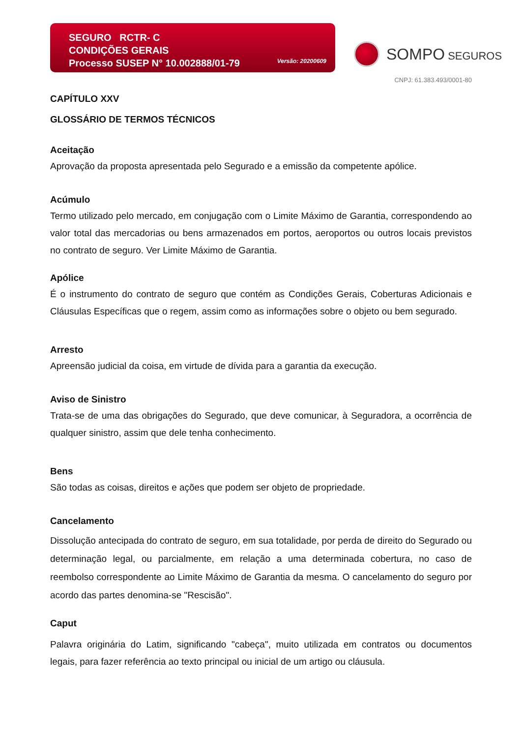SEGURO RCTR- C
CONDIÇÕES GERAIS
Processo SUSEP N° 10.002888/01-79
Versão: 20200609
SOMPO SEGUROS
CNPJ: 61.383.493/0001-80
CAPÍTULO XXV
GLOSSÁRIO DE TERMOS TÉCNICOS
Aceitação
Aprovação da proposta apresentada pelo Segurado e a emissão da competente apólice.
Acúmulo
Termo utilizado pelo mercado, em conjugação com o Limite Máximo de Garantia, correspondendo ao valor total das mercadorias ou bens armazenados em portos, aeroportos ou outros locais previstos no contrato de seguro. Ver Limite Máximo de Garantia.
Apólice
É o instrumento do contrato de seguro que contém as Condições Gerais, Coberturas Adicionais e Cláusulas Específicas que o regem, assim como as informações sobre o objeto ou bem segurado.
Arresto
Apreensão judicial da coisa, em virtude de dívida para a garantia da execução.
Aviso de Sinistro
Trata-se de uma das obrigações do Segurado, que deve comunicar, à Seguradora, a ocorrência de qualquer sinistro, assim que dele tenha conhecimento.
Bens
São todas as coisas, direitos e ações que podem ser objeto de propriedade.
Cancelamento
Dissolução antecipada do contrato de seguro, em sua totalidade, por perda de direito do Segurado ou determinação legal, ou parcialmente, em relação a uma determinada cobertura, no caso de reembolso correspondente ao Limite Máximo de Garantia da mesma. O cancelamento do seguro por acordo das partes denomina-se "Rescisão".
Caput
Palavra originária do Latim, significando "cabeça", muito utilizada em contratos ou documentos legais, para fazer referência ao texto principal ou inicial de um artigo ou cláusula.